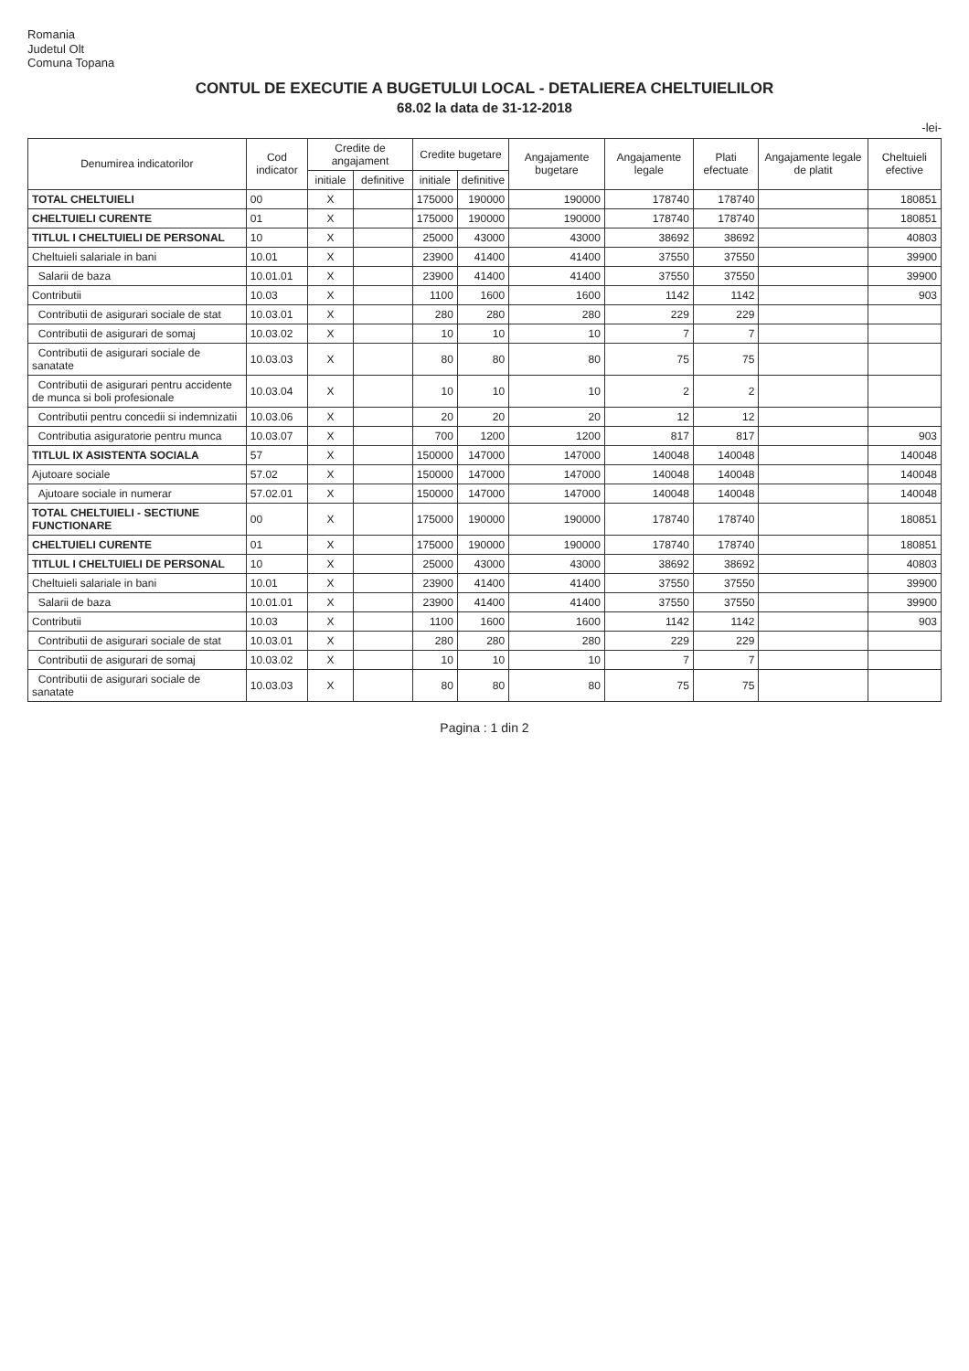Romania
Judetul Olt
Comuna Topana
CONTUL DE EXECUTIE A BUGETULUI LOCAL - DETALIEREA CHELTUIELILOR
68.02 la data de 31-12-2018
-lei-
| Denumirea indicatorilor | Cod indicator | Credite de angajament | | Credite bugetare | | Angajamente bugetare | Angajamente legale | Plati efectuate | Angajamente legale de platit | Cheltuieli efective |
| --- | --- | --- | --- | --- | --- | --- | --- | --- | --- | --- |
| | | initiale | definitive | initiale | definitive | | | | | |
| TOTAL CHELTUIELI | 00 | X | | 175000 | 190000 | 190000 | 178740 | 178740 | | 180851 |
| CHELTUIELI CURENTE | 01 | X | | 175000 | 190000 | 190000 | 178740 | 178740 | | 180851 |
| TITLUL I CHELTUIELI DE PERSONAL | 10 | X | | 25000 | 43000 | 43000 | 38692 | 38692 | | 40803 |
| Cheltuieli salariale in bani | 10.01 | X | | 23900 | 41400 | 41400 | 37550 | 37550 | | 39900 |
| Salarii de baza | 10.01.01 | X | | 23900 | 41400 | 41400 | 37550 | 37550 | | 39900 |
| Contributii | 10.03 | X | | 1100 | 1600 | 1600 | 1142 | 1142 | | 903 |
| Contributii de asigurari sociale de stat | 10.03.01 | X | | 280 | 280 | 280 | 229 | 229 | | |
| Contributii de asigurari de somaj | 10.03.02 | X | | 10 | 10 | 10 | 7 | 7 | | |
| Contributii de asigurari sociale de sanatate | 10.03.03 | X | | 80 | 80 | 80 | 75 | 75 | | |
| Contributii de asigurari pentru accidente de munca si boli profesionale | 10.03.04 | X | | 10 | 10 | 10 | 2 | 2 | | |
| Contributii pentru concedii si indemnizatii | 10.03.06 | X | | 20 | 20 | 20 | 12 | 12 | | |
| Contributia asiguratorie pentru munca | 10.03.07 | X | | 700 | 1200 | 1200 | 817 | 817 | | 903 |
| TITLUL IX ASISTENTA SOCIALA | 57 | X | | 150000 | 147000 | 147000 | 140048 | 140048 | | 140048 |
| Ajutoare sociale | 57.02 | X | | 150000 | 147000 | 147000 | 140048 | 140048 | | 140048 |
| Ajutoare sociale in numerar | 57.02.01 | X | | 150000 | 147000 | 147000 | 140048 | 140048 | | 140048 |
| TOTAL CHELTUIELI - SECTIUNE FUNCTIONARE | 00 | X | | 175000 | 190000 | 190000 | 178740 | 178740 | | 180851 |
| CHELTUIELI CURENTE | 01 | X | | 175000 | 190000 | 190000 | 178740 | 178740 | | 180851 |
| TITLUL I CHELTUIELI DE PERSONAL | 10 | X | | 25000 | 43000 | 43000 | 38692 | 38692 | | 40803 |
| Cheltuieli salariale in bani | 10.01 | X | | 23900 | 41400 | 41400 | 37550 | 37550 | | 39900 |
| Salarii de baza | 10.01.01 | X | | 23900 | 41400 | 41400 | 37550 | 37550 | | 39900 |
| Contributii | 10.03 | X | | 1100 | 1600 | 1600 | 1142 | 1142 | | 903 |
| Contributii de asigurari sociale de stat | 10.03.01 | X | | 280 | 280 | 280 | 229 | 229 | | |
| Contributii de asigurari de somaj | 10.03.02 | X | | 10 | 10 | 10 | 7 | 7 | | |
| Contributii de asigurari sociale de sanatate | 10.03.03 | X | | 80 | 80 | 80 | 75 | 75 | | |
Pagina : 1 din 2